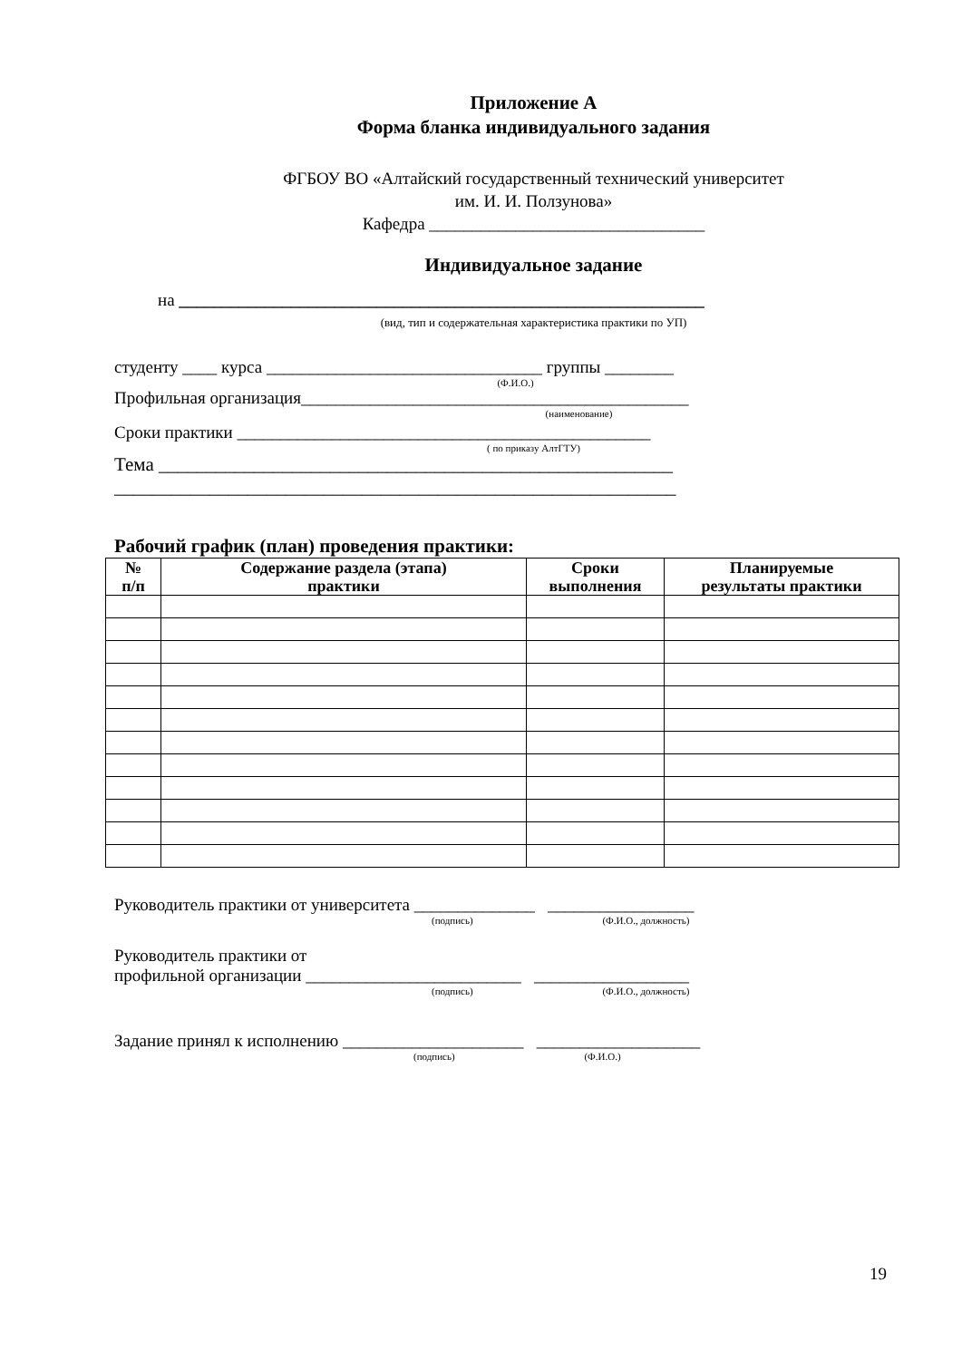Приложение А
Форма бланка индивидуального задания
ФГБОУ ВО «Алтайский государственный технический университет
им. И. И. Ползунова»
Кафедра ________________________________
Индивидуальное задание
на _____________________________________________________________
(вид, тип и содержательная характеристика практики по УП)
студенту ____ курса ________________________________ группы ________
(Ф.И.О.)
Профильная организация_____________________________________________
(наименование)
Сроки практики ________________________________________________
( по приказу АлтГТУ)
Тема ______________________________________________________
___________________________________________________________
Рабочий график (план) проведения практики:
| № п/п | Содержание раздела (этапа) практики | Сроки выполнения | Планируемые результаты практики |
| --- | --- | --- | --- |
Руководитель практики от университета ______________ _________________
(подпись) (Ф.И.О., должность)
Руководитель практики от
профильной организации _________________________ __________________
(подпись) (Ф.И.О., должность)
Задание принял к исполнению _____________________ ___________________
(подпись) (Ф.И.О.)
19